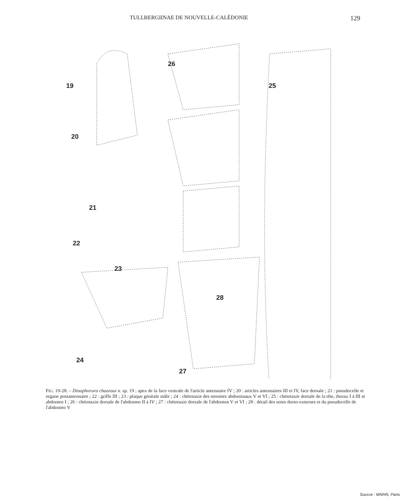TULLBERGIINAE DE NOUVELLE-CALÉDONIE 129
19
26
25
20
21
22
23
28
24
27
FIG. 19-28. – Dinaphorura chazeaui n. sp. 19 : apex de la face ventrale de l'article antennaire IV ; 20 : articles antennaires III et IV, face dorsale ; 21 : pseudocelle et organe postantennaire ; 22 : griffe III ; 23 : plaque génitale mâle ; 24 : chétotaxie des sternites abdominaux V et VI ; 25 : chétotaxie dorsale de la tête, thorax I à III et abdomen I ; 26 : chétotaxie dorsale de l'abdomen II à IV ; 27 : chétotaxie dorsale de l'abdomen V et VI ; 28 : détail des soies dorso-externes et du pseudocelle de l'abdomen V
Source : MNHN, Paris